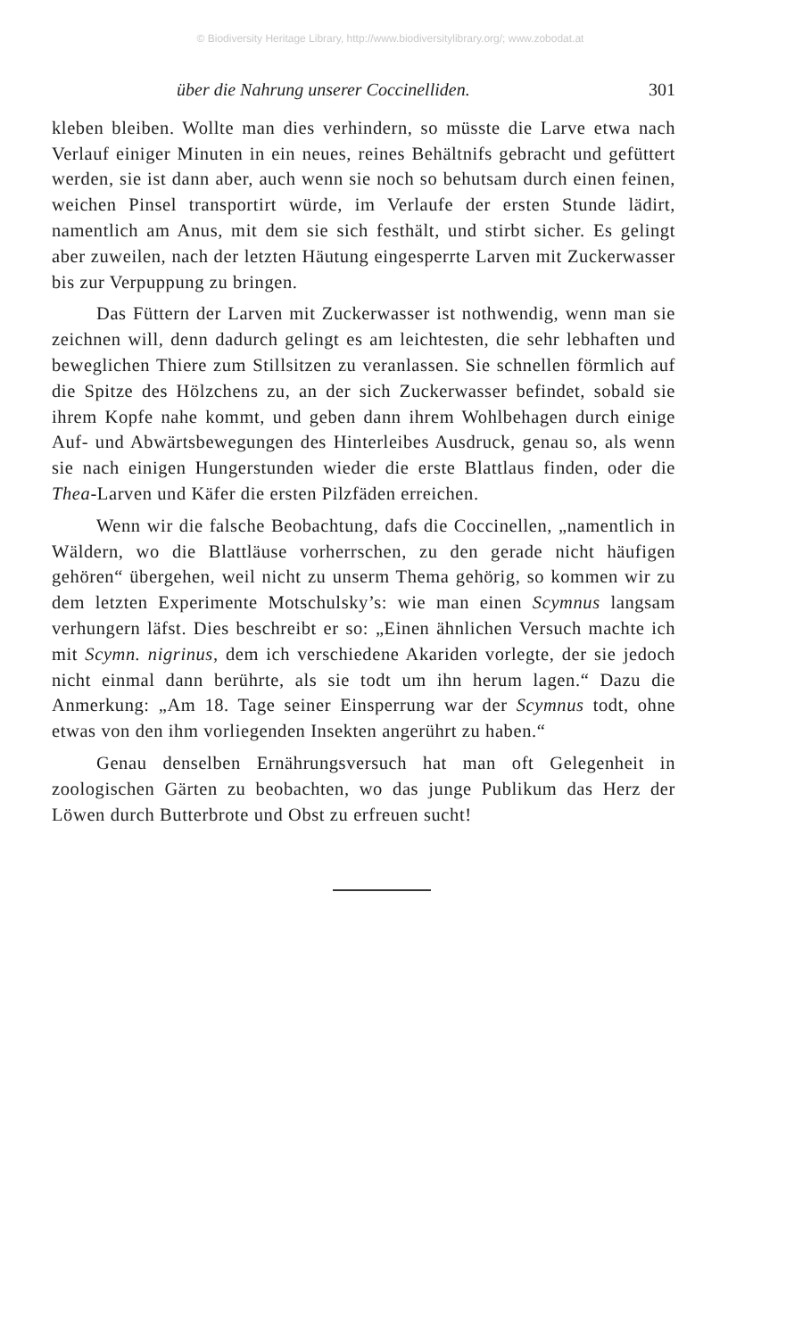© Biodiversity Heritage Library, http://www.biodiversitylibrary.org/; www.zobodat.at
über die Nahrung unserer Coccinelliden. 301
kleben bleiben. Wollte man dies verhindern, so müsste die Larve etwa nach Verlauf einiger Minuten in ein neues, reines Behältnifs gebracht und gefüttert werden, sie ist dann aber, auch wenn sie noch so behutsam durch einen feinen, weichen Pinsel transportirt würde, im Verlaufe der ersten Stunde lädirt, namentlich am Anus, mit dem sie sich festhält, und stirbt sicher. Es gelingt aber zuweilen, nach der letzten Häutung eingesperrte Larven mit Zuckerwasser bis zur Verpuppung zu bringen.
Das Füttern der Larven mit Zuckerwasser ist nothwendig, wenn man sie zeichnen will, denn dadurch gelingt es am leichtesten, die sehr lebhaften und beweglichen Thiere zum Stillsitzen zu veranlassen. Sie schnellen förmlich auf die Spitze des Hölzchens zu, an der sich Zuckerwasser befindet, sobald sie ihrem Kopfe nahe kommt, und geben dann ihrem Wohlbehagen durch einige Auf- und Abwärtsbewegungen des Hinterleibes Ausdruck, genau so, als wenn sie nach einigen Hungerstunden wieder die erste Blattlaus finden, oder die Thea-Larven und Käfer die ersten Pilzfäden erreichen.
Wenn wir die falsche Beobachtung, dafs die Coccinellen, „namentlich in Wäldern, wo die Blattläuse vorherrschen, zu den gerade nicht häufigen gehören“ übergehen, weil nicht zu unserm Thema gehörig, so kommen wir zu dem letzten Experimente Motschulsky’s: wie man einen Scymnus langsam verhungern läfst. Dies beschreibt er so: „Einen ähnlichen Versuch machte ich mit Scymn. nigrinus, dem ich verschiedene Akariden vorlegte, der sie jedoch nicht einmal dann berührte, als sie todt um ihn herum lagen.“ Dazu die Anmerkung: „Am 18. Tage seiner Einsperrung war der Scymnus todt, ohne etwas von den ihm vorliegenden Insekten angerührt zu haben.“
Genau denselben Ernährungsversuch hat man oft Gelegenheit in zoologischen Gärten zu beobachten, wo das junge Publikum das Herz der Löwen durch Butterbrote und Obst zu erfreuen sucht!